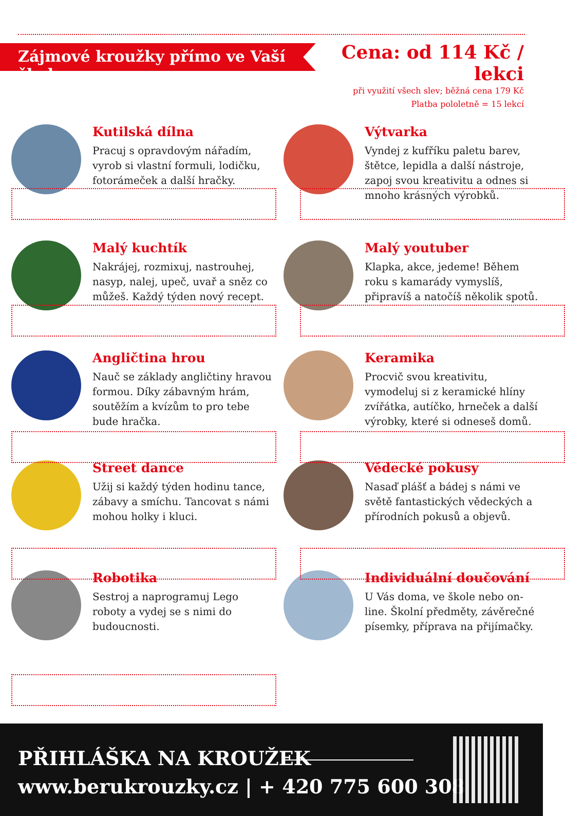Zájmové kroužky přímo ve Vaší škole
Cena: od 114 Kč / lekci
při využití všech slev; běžná cena 179 Kč
Platba pololetně = 15 lekcí
Kutilská dílna
Pracuj s opravdovým nářadím, vyrob si vlastní formuli, lodičku, fotorámeček a další hračky.
Výtvarka
Vyndej z kufříku paletu barev, štětce, lepidla a další nástroje, zapoj svou kreativitu a odnes si mnoho krásných výrobků.
Malý kuchtík
Nakrájej, rozmixuj, nastrouhej, nasyp, nalej, upeč, uvař a sněz co můžeš. Každý týden nový recept.
Malý youtuber
Klapka, akce, jedeme! Během roku s kamarády vymyslíš, připravíš a natočíš několik spotů.
Angličtina hrou
Nauč se základy angličtiny hravou formou. Díky zábavným hrám, soutěžím a kvízům to pro tebe bude hračka.
Keramika
Procvič svou kreativitu, vymodeluj si z keramické hlíny zvířátka, autíčko, hrneček a další výrobky, které si odneseš domů.
Street dance
Užij si každý týden hodinu tance, zábavy a smíchu. Tancovat s námi mohou holky i kluci.
Vědecké pokusy
Nasaď plášť a bádej s námi ve světě fantastických vědeckých a přírodních pokusů a objevů.
Robotika
Sestroj a naprogramuj Lego roboty a vydej se s nimi do budoucnosti.
Individuální doučování
U Vás doma, ve škole nebo on-line. Školní předměty, závěrečné písemky, příprava na přijímačky.
PŘIHLÁŠKA NA KROUŽEK
www.berukrouzky.cz | + 420 775 600 308